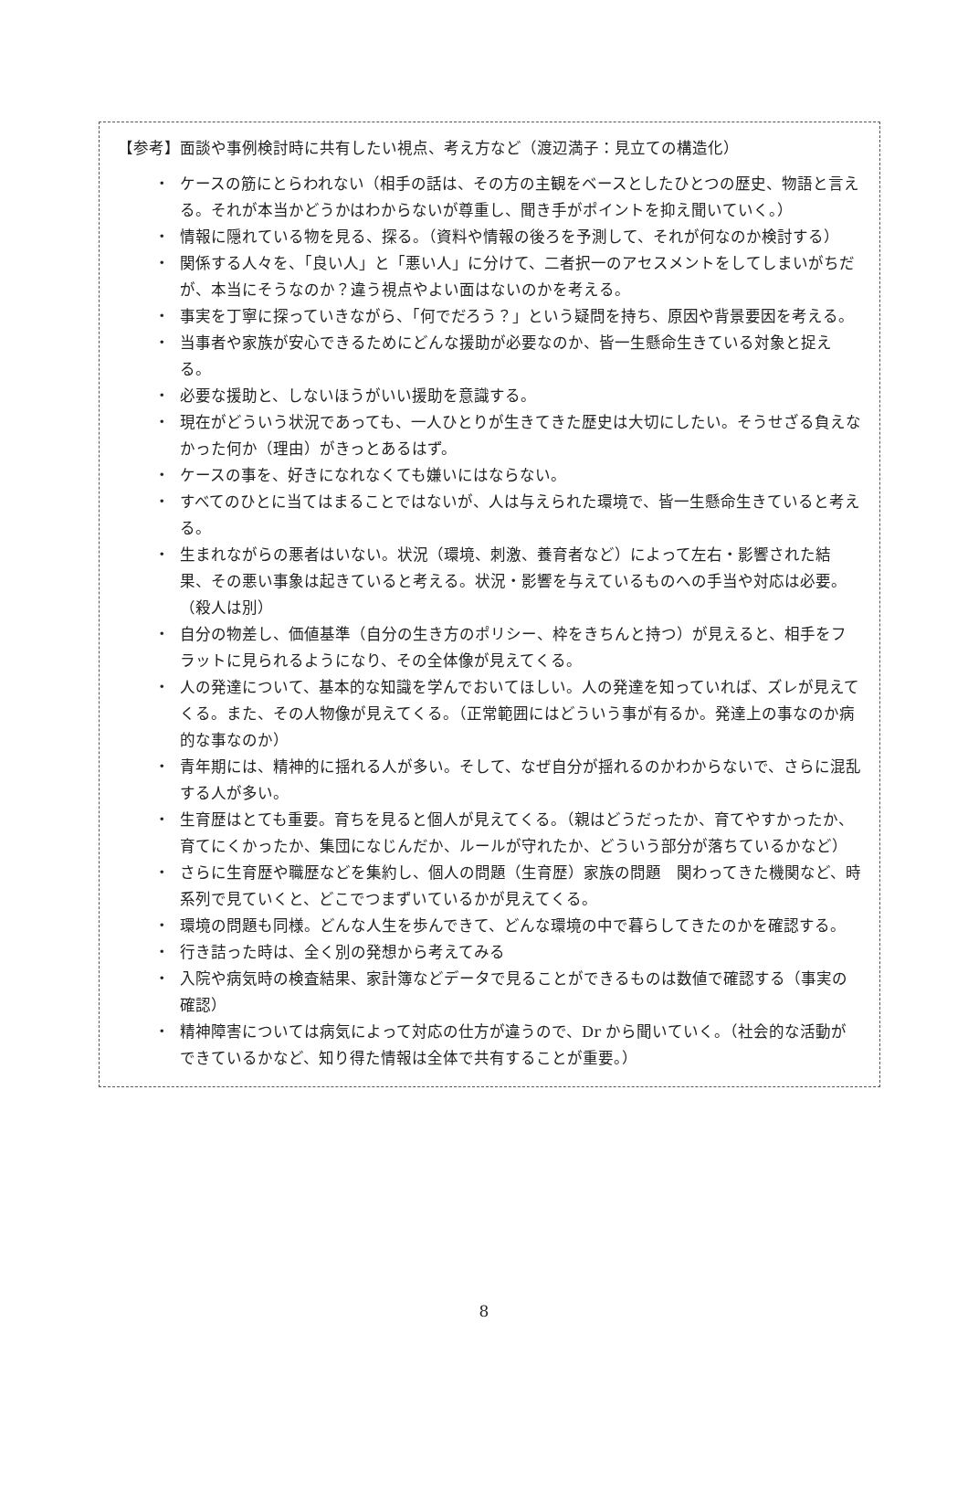【参考】面談や事例検討時に共有したい視点、考え方など（渡辺満子：見立ての構造化）
・ ケースの筋にとらわれない（相手の話は、その方の主観をベースとしたひとつの歴史、物語と言える。それが本当かどうかはわからないが尊重し、聞き手がポイントを抑え聞いていく。）
・ 情報に隠れている物を見る、探る。（資料や情報の後ろを予測して、それが何なのか検討する）
・ 関係する人々を、「良い人」と「悪い人」に分けて、二者択一のアセスメントをしてしまいがちだが、本当にそうなのか？違う視点やよい面はないのかを考える。
・ 事実を丁寧に探っていきながら、「何でだろう？」という疑問を持ち、原因や背景要因を考える。
・ 当事者や家族が安心できるためにどんな援助が必要なのか、皆一生懸命生きている対象と捉える。
・ 必要な援助と、しないほうがいい援助を意識する。
・ 現在がどういう状況であっても、一人ひとりが生きてきた歴史は大切にしたい。そうせざる負えなかった何か（理由）がきっとあるはず。
・ ケースの事を、好きになれなくても嫌いにはならない。
・ すべてのひとに当てはまることではないが、人は与えられた環境で、皆一生懸命生きていると考える。
・ 生まれながらの悪者はいない。状況（環境、刺激、養育者など）によって左右・影響された結果、その悪い事象は起きていると考える。状況・影響を与えているものへの手当や対応は必要。（殺人は別）
・ 自分の物差し、価値基準（自分の生き方のポリシー、枠をきちんと持つ）が見えると、相手をフラットに見られるようになり、その全体像が見えてくる。
・ 人の発達について、基本的な知識を学んでおいてほしい。人の発達を知っていれば、ズレが見えてくる。また、その人物像が見えてくる。（正常範囲にはどういう事が有るか。発達上の事なのか病的な事なのか）
・ 青年期には、精神的に揺れる人が多い。そして、なぜ自分が揺れるのかわからないで、さらに混乱する人が多い。
・ 生育歴はとても重要。育ちを見ると個人が見えてくる。（親はどうだったか、育てやすかったか、育てにくかったか、集団になじんだか、ルールが守れたか、どういう部分が落ちているかなど）
・ さらに生育歴や職歴などを集約し、個人の問題（生育歴）家族の問題　関わってきた機関など、時系列で見ていくと、どこでつまずいているかが見えてくる。
・ 環境の問題も同様。どんな人生を歩んできて、どんな環境の中で暮らしてきたのかを確認する。
・ 行き詰った時は、全く別の発想から考えてみる
・ 入院や病気時の検査結果、家計簿などデータで見ることができるものは数値で確認する（事実の確認）
・ 精神障害については病気によって対応の仕方が違うので、Dr から聞いていく。（社会的な活動ができているかなど、知り得た情報は全体で共有することが重要。）
8